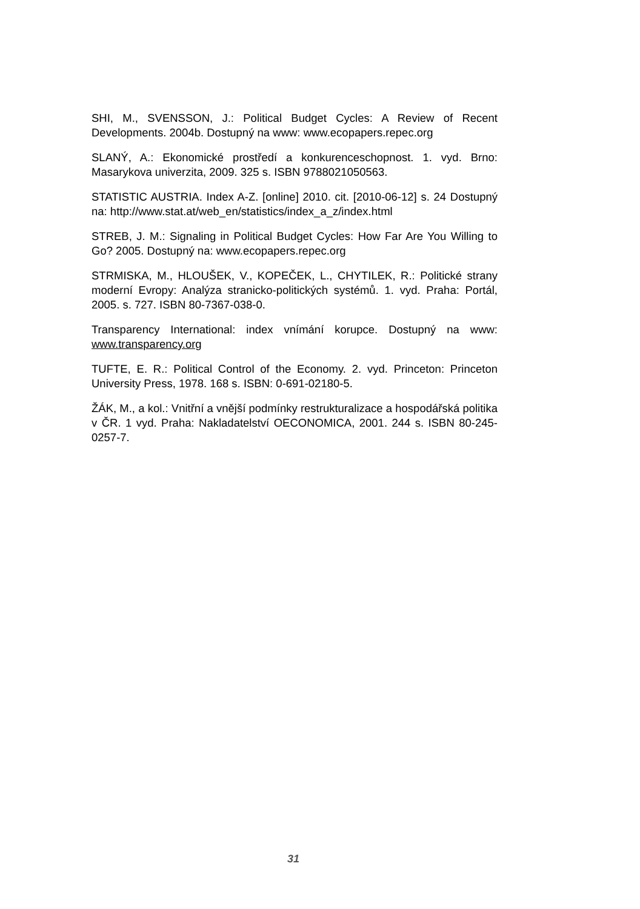SHI, M., SVENSSON, J.: Political Budget Cycles: A Review of Recent Developments. 2004b. Dostupný na www: www.ecopapers.repec.org
SLANÝ, A.: Ekonomické prostředí a konkurenceschopnost. 1. vyd. Brno: Masarykova univerzita, 2009. 325 s. ISBN 9788021050563.
STATISTIC AUSTRIA. Index A-Z. [online] 2010. cit. [2010-06-12] s. 24 Dostupný na: http://www.stat.at/web_en/statistics/index_a_z/index.html
STREB, J. M.: Signaling in Political Budget Cycles: How Far Are You Willing to Go? 2005. Dostupný na: www.ecopapers.repec.org
STRMISKA, M., HLOUŠEK, V., KOPEČEK, L., CHYTILEK, R.: Politické strany moderní Evropy: Analýza stranicko-politických systémů. 1. vyd. Praha: Portál, 2005. s. 727. ISBN 80-7367-038-0.
Transparency International: index vnímání korupce. Dostupný na www: www.transparency.org
TUFTE, E. R.: Political Control of the Economy. 2. vyd. Princeton: Princeton University Press, 1978. 168 s. ISBN: 0-691-02180-5.
ŽÁK, M., a kol.: Vnitřní a vnější podmínky restrukturalizace a hospodářská politika v ČR. 1 vyd. Praha: Nakladatelství OECONOMICA, 2001. 244 s. ISBN 80-245-0257-7.
31